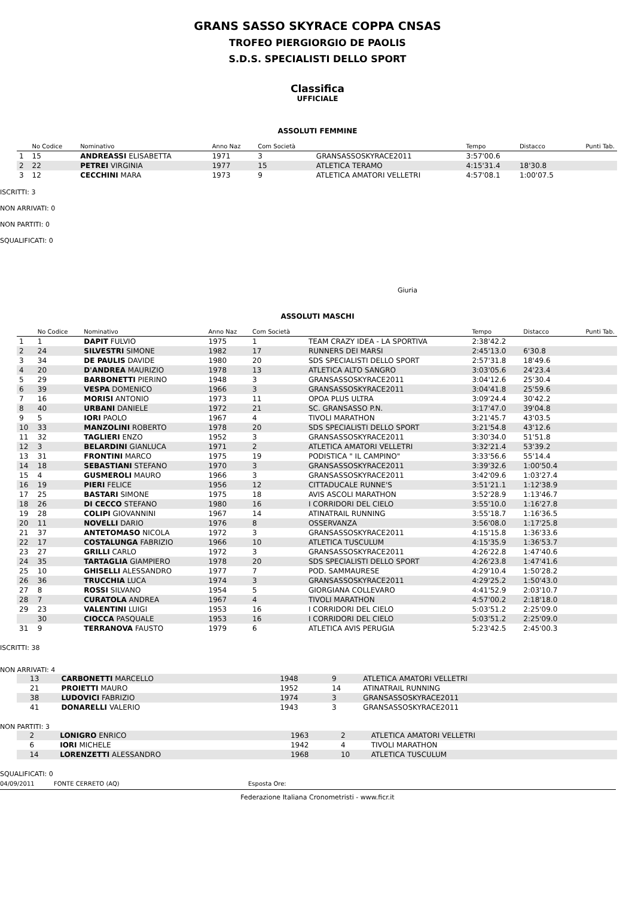GRANS SASSO SKYRACE COPPA CNSAS
TROFEO PIERGIORGIO DE PAOLIS
S.D.S. SPECIALISTI DELLO SPORT
Classifica
UFFICIALE
ASSOLUTI FEMMINE
| | No Codice | Nominativo | Anno Naz | Com Società | | Tempo | Distacco | Punti Tab. |
| --- | --- | --- | --- | --- | --- | --- | --- | --- |
| 1 | 15 | ANDREASSI ELISABETTA | 1971 | 3 | GRANSASSOSKYRACE2011 | 3:57'00.6 | | |
| 2 | 22 | PETREI VIRGINIA | 1977 | 15 | ATLETICA TERAMO | 4:15'31.4 | 18'30.8 | |
| 3 | 12 | CECCHINI MARA | 1973 | 9 | ATLETICA AMATORI VELLETRI | 4:57'08.1 | 1:00'07.5 | |
ISCRITTI: 3
NON ARRIVATI: 0
NON PARTITI: 0
SQUALIFICATI: 0
Giuria
ASSOLUTI MASCHI
| | No Codice | Nominativo | Anno Naz | Com Società | | Tempo | Distacco | Punti Tab. |
| --- | --- | --- | --- | --- | --- | --- | --- | --- |
| 1 | 1 | DAPIT FULVIO | 1975 | 1 | TEAM CRAZY IDEA - LA SPORTIVA | 2:38'42.2 | | |
| 2 | 24 | SILVESTRI SIMONE | 1982 | 17 | RUNNERS DEI MARSI | 2:45'13.0 | 6'30.8 | |
| 3 | 34 | DE PAULIS DAVIDE | 1980 | 20 | SDS SPECIALISTI DELLO SPORT | 2:57'31.8 | 18'49.6 | |
| 4 | 20 | D'ANDREA MAURIZIO | 1978 | 13 | ATLETICA ALTO SANGRO | 3:03'05.6 | 24'23.4 | |
| 5 | 29 | BARBONETTI PIERINO | 1948 | 3 | GRANSASSOSKYRACE2011 | 3:04'12.6 | 25'30.4 | |
| 6 | 39 | VESPA DOMENICO | 1966 | 3 | GRANSASSOSKYRACE2011 | 3:04'41.8 | 25'59.6 | |
| 7 | 16 | MORISI ANTONIO | 1973 | 11 | OPOA PLUS ULTRA | 3:09'24.4 | 30'42.2 | |
| 8 | 40 | URBANI DANIELE | 1972 | 21 | SC. GRANSASSO P.N. | 3:17'47.0 | 39'04.8 | |
| 9 | 5 | IORI PAOLO | 1967 | 4 | TIVOLI MARATHON | 3:21'45.7 | 43'03.5 | |
| 10 | 33 | MANZOLINI ROBERTO | 1978 | 20 | SDS SPECIALISTI DELLO SPORT | 3:21'54.8 | 43'12.6 | |
| 11 | 32 | TAGLIERI ENZO | 1952 | 3 | GRANSASSOSKYRACE2011 | 3:30'34.0 | 51'51.8 | |
| 12 | 3 | BELARDINI GIANLUCA | 1971 | 2 | ATLETICA AMATORI VELLETRI | 3:32'21.4 | 53'39.2 | |
| 13 | 31 | FRONTINI MARCO | 1975 | 19 | PODISTICA " IL CAMPINO" | 3:33'56.6 | 55'14.4 | |
| 14 | 18 | SEBASTIANI STEFANO | 1970 | 3 | GRANSASSOSKYRACE2011 | 3:39'32.6 | 1:00'50.4 | |
| 15 | 4 | GUSMEROLI MAURO | 1966 | 3 | GRANSASSOSKYRACE2011 | 3:42'09.6 | 1:03'27.4 | |
| 16 | 19 | PIERI FELICE | 1956 | 12 | CITTADUCALE RUNNE'S | 3:51'21.1 | 1:12'38.9 | |
| 17 | 25 | BASTARI SIMONE | 1975 | 18 | AVIS ASCOLI MARATHON | 3:52'28.9 | 1:13'46.7 | |
| 18 | 26 | DI CECCO STEFANO | 1980 | 16 | I CORRIDORI DEL CIELO | 3:55'10.0 | 1:16'27.8 | |
| 19 | 28 | COLIPI GIOVANNINI | 1967 | 14 | ATINATRAIL RUNNING | 3:55'18.7 | 1:16'36.5 | |
| 20 | 11 | NOVELLI DARIO | 1976 | 8 | OSSERVANZA | 3:56'08.0 | 1:17'25.8 | |
| 21 | 37 | ANTETOMASO NICOLA | 1972 | 3 | GRANSASSOSKYRACE2011 | 4:15'15.8 | 1:36'33.6 | |
| 22 | 17 | COSTALUNGA FABRIZIO | 1966 | 10 | ATLETICA TUSCULUM | 4:15'35.9 | 1:36'53.7 | |
| 23 | 27 | GRILLI CARLO | 1972 | 3 | GRANSASSOSKYRACE2011 | 4:26'22.8 | 1:47'40.6 | |
| 24 | 35 | TARTAGLIA GIAMPIERO | 1978 | 20 | SDS SPECIALISTI DELLO SPORT | 4:26'23.8 | 1:47'41.6 | |
| 25 | 10 | GHISELLI ALESSANDRO | 1977 | 7 | POD. SAMMAURESE | 4:29'10.4 | 1:50'28.2 | |
| 26 | 36 | TRUCCHIA LUCA | 1974 | 3 | GRANSASSOSKYRACE2011 | 4:29'25.2 | 1:50'43.0 | |
| 27 | 8 | ROSSI SILVANO | 1954 | 5 | GIORGIANA COLLEVARO | 4:41'52.9 | 2:03'10.7 | |
| 28 | 7 | CURATOLA ANDREA | 1967 | 4 | TIVOLI MARATHON | 4:57'00.2 | 2:18'18.0 | |
| 29 | 23 | VALENTINI LUIGI | 1953 | 16 | I CORRIDORI DEL CIELO | 5:03'51.2 | 2:25'09.0 | |
| | 30 | CIOCCA PASQUALE | 1953 | 16 | I CORRIDORI DEL CIELO | 5:03'51.2 | 2:25'09.0 | |
| 31 | 9 | TERRANOVA FAUSTO | 1979 | 6 | ATLETICA AVIS PERUGIA | 5:23'42.5 | 2:45'00.3 | |
ISCRITTI: 38
NON ARRIVATI: 4
| | 13 | CARBONETTI MARCELLO | 1948 | 9 | ATLETICA AMATORI VELLETRI | |
| | 21 | PROIETTI MAURO | 1952 | 14 | ATINATRAIL RUNNING | |
| | 38 | LUDOVICI FABRIZIO | 1974 | 3 | GRANSASSOSKYRACE2011 | |
| | 41 | DONARELLI VALERIO | 1943 | 3 | GRANSASSOSKYRACE2011 | |
NON PARTITI: 3
| | 2 | LONIGRO ENRICO | 1963 | 2 | ATLETICA AMATORI VELLETRI | |
| | 6 | IORI MICHELE | 1942 | 4 | TIVOLI MARATHON | |
| | 14 | LORENZETTI ALESSANDRO | 1968 | 10 | ATLETICA TUSCULUM | |
SQUALIFICATI: 0
04/09/2011 FONTE CERRETO (AQ) Esposta Ore:
Federazione Italiana Cronometristi - www.ficr.it